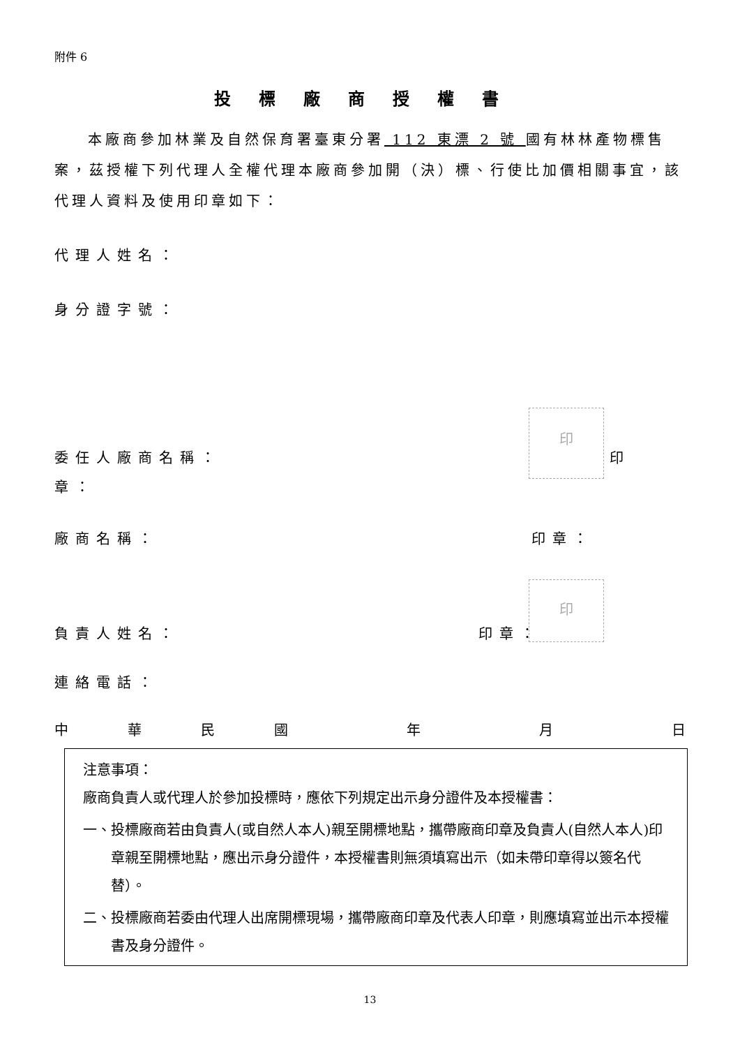附件 6
投標廠商授權書
本廠商參加林業及自然保育署臺東分署 112 東漂 2 號 國有林林產物標售案，茲授權下列代理人全權代理本廠商參加開（決）標、行使比加價相關事宜，該代理人資料及使用印章如下：
代理人姓名：
身分證字號：
印
委任人廠商名稱： 印
章：
廠商名稱： 印章：
印
負責人姓名： 印章：
連絡電話：
中華民國 年 月 日
注意事項：
廠商負責人或代理人於參加投標時，應依下列規定出示身分證件及本授權書：
一、投標廠商若由負責人(或自然人本人)親至開標地點，攜帶廠商印章及負責人(自然人本人)印章親至開標地點，應出示身分證件，本授權書則無須填寫出示（如未帶印章得以簽名代替）。
二、投標廠商若委由代理人出席開標現場，攜帶廠商印章及代表人印章，則應填寫並出示本授權書及身分證件。
13